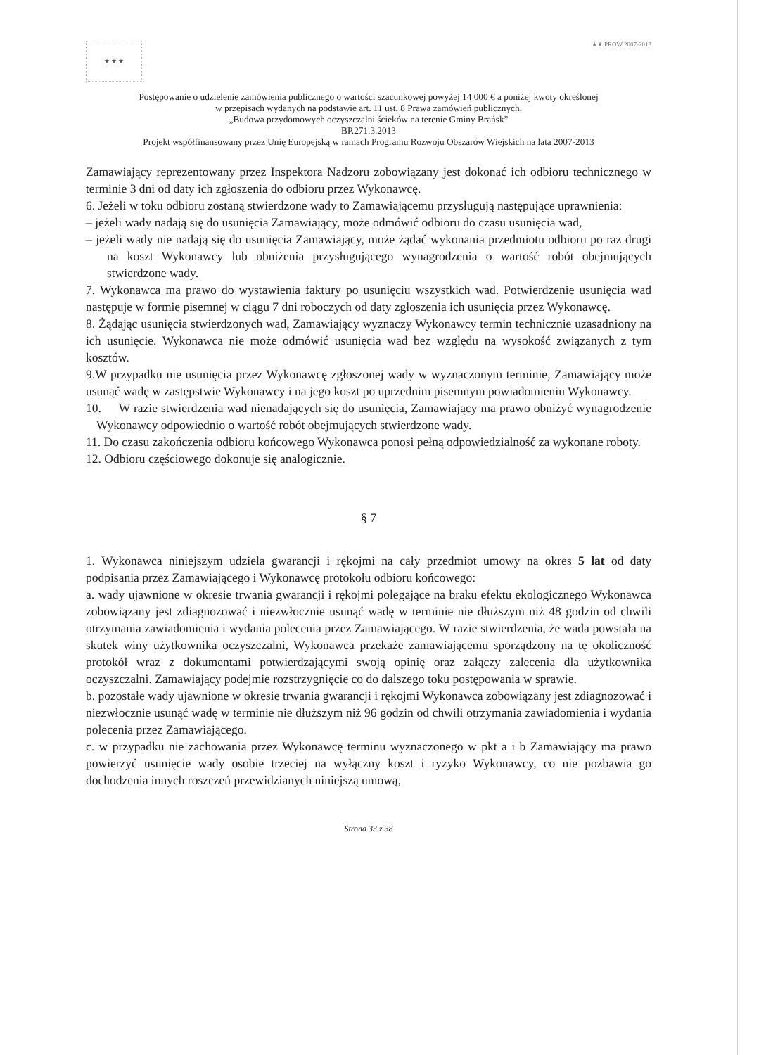★ ★ ★
★★ PROW 2007-2013
Postępowanie o udzielenie zamówienia publicznego o wartości szacunkowej powyżej 14 000 € a poniżej kwoty określonej
w przepisach wydanych na podstawie art. 11 ust. 8 Prawa zamówień publicznych.
„Budowa przydomowych oczyszczalni ścieków na terenie Gminy Brańsk”
BP.271.3.2013
Projekt współfinansowany przez Unię Europejską w ramach Programu Rozwoju Obszarów Wiejskich na lata 2007-2013
Zamawiający reprezentowany przez Inspektora Nadzoru zobowiązany jest dokonać ich odbioru technicznego w terminie 3 dni od daty ich zgłoszenia do odbioru przez Wykonawcę.
6. Jeżeli w toku odbioru zostaną stwierdzone wady to Zamawiającemu przysługują następujące uprawnienia:
– jeżeli wady nadają się do usunięcia Zamawiający, może odmówić odbioru do czasu usunięcia wad,
– jeżeli wady nie nadają się do usunięcia Zamawiający, może żądać wykonania przedmiotu odbioru po raz drugi na koszt Wykonawcy lub obniżenia przysługującego wynagrodzenia o wartość robót obejmujących stwierdzone wady.
7. Wykonawca ma prawo do wystawienia faktury po usunięciu wszystkich wad. Potwierdzenie usunięcia wad następuje w formie pisemnej w ciągu 7 dni roboczych od daty zgłoszenia ich usunięcia przez Wykonawcę.
8. Żądając usunięcia stwierdzonych wad, Zamawiający wyznaczy Wykonawcy termin technicznie uzasadniony na ich usunięcie. Wykonawca nie może odmówić usunięcia wad bez względu na wysokość związanych z tym kosztów.
9.W przypadku nie usunięcia przez Wykonawcę zgłoszonej wady w wyznaczonym terminie, Zamawiający może usunąć wadę w zastępstwie Wykonawcy i na jego koszt po uprzednim pisemnym powiadomieniu Wykonawcy.
10. W razie stwierdzenia wad nienadających się do usunięcia, Zamawiający ma prawo obniżyć wynagrodzenie Wykonawcy odpowiednio o wartość robót obejmujących stwierdzone wady.
11. Do czasu zakończenia odbioru końcowego Wykonawca ponosi pełną odpowiedzialność za wykonane roboty.
12. Odbioru częściowego dokonuje się analogicznie.
§ 7
1. Wykonawca niniejszym udziela gwarancji i rękojmi na cały przedmiot umowy na okres 5 lat od daty podpisania przez Zamawiającego i Wykonawcę protokołu odbioru końcowego:
a. wady ujawnione w okresie trwania gwarancji i rękojmi polegające na braku efektu ekologicznego Wykonawca zobowiązany jest zdiagnozować i niezwłocznie usunąć wadę w terminie nie dłuższym niż 48 godzin od chwili otrzymania zawiadomienia i wydania polecenia przez Zamawiającego. W razie stwierdzenia, że wada powstała na skutek winy użytkownika oczyszczalni, Wykonawca przekaże zamawiającemu sporządzony na tę okoliczność protokół wraz z dokumentami potwierdzającymi swoją opinię oraz załączy zalecenia dla użytkownika oczyszczalni. Zamawiający podejmie rozstrzygnięcie co do dalszego toku postępowania w sprawie.
b. pozostałe wady ujawnione w okresie trwania gwarancji i rękojmi Wykonawca zobowiązany jest zdiagnozować i niezwłocznie usunąć wadę w terminie nie dłuższym niż 96 godzin od chwili otrzymania zawiadomienia i wydania polecenia przez Zamawiającego.
c. w przypadku nie zachowania przez Wykonawcę terminu wyznaczonego w pkt a i b Zamawiający ma prawo powierzyć usunięcie wady osobie trzeciej na wyłączny koszt i ryzyko Wykonawcy, co nie pozbawia go dochodzenia innych roszczeń przewidzianych niniejszą umową,
Strona 33 z 38